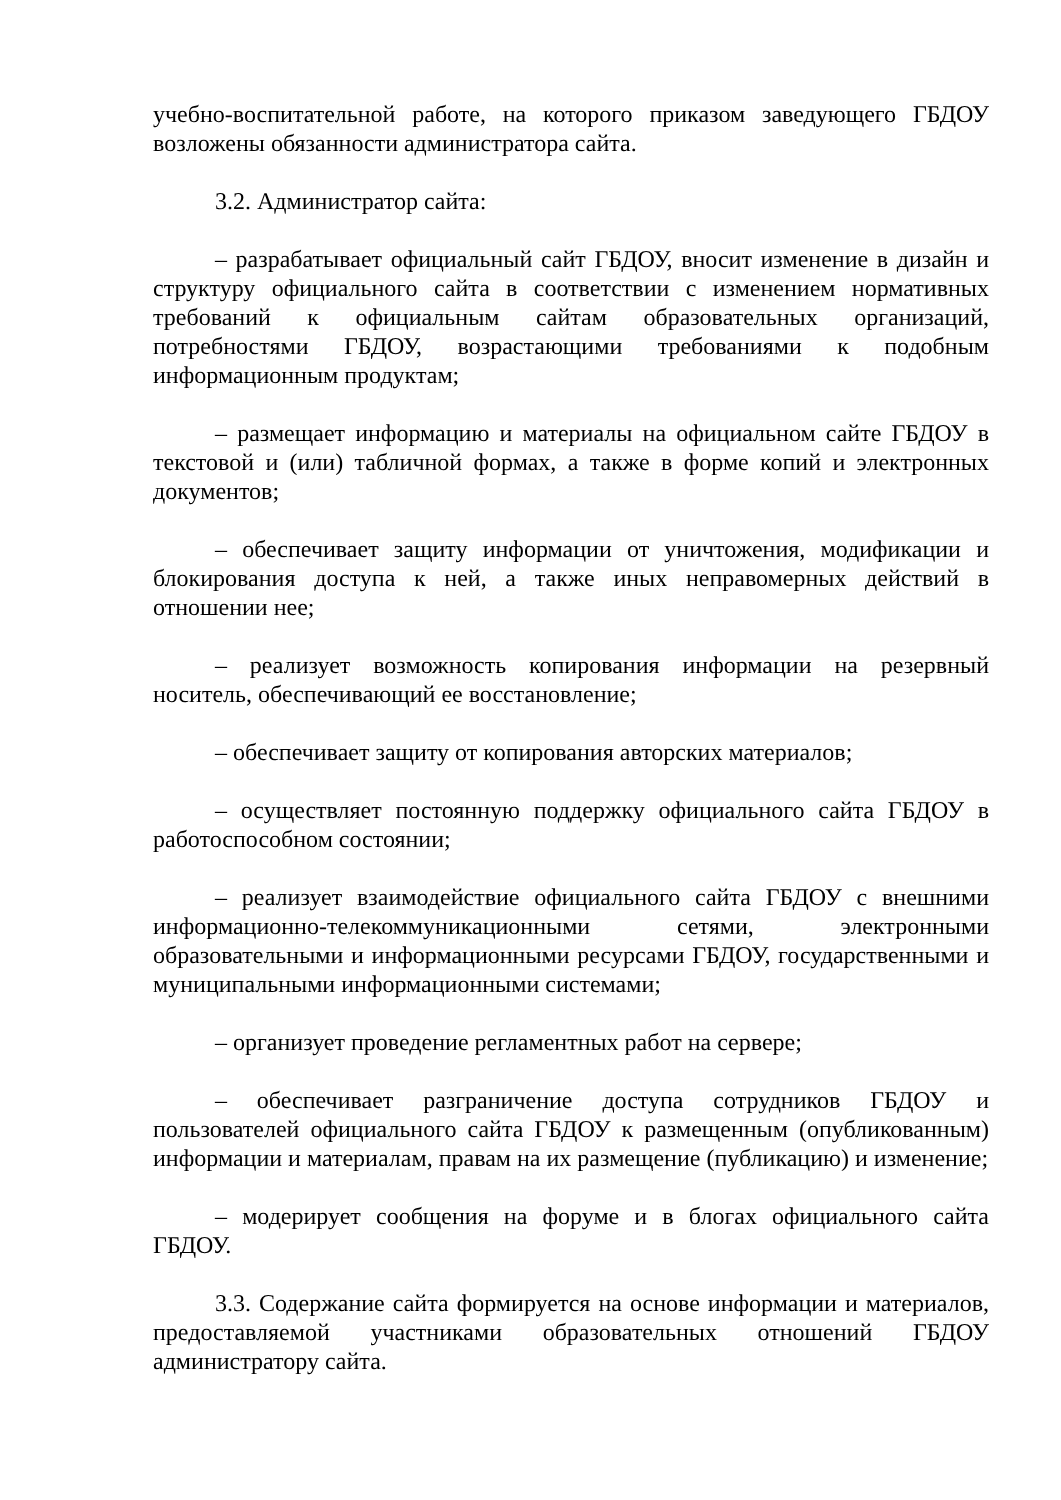учебно-воспитательной работе, на которого приказом заведующего ГБДОУ возложены обязанности администратора сайта.
3.2. Администратор сайта:
– разрабатывает официальный сайт ГБДОУ, вносит изменение в дизайн и структуру официального сайта в соответствии с изменением нормативных требований к официальным сайтам образовательных организаций, потребностями ГБДОУ, возрастающими требованиями к подобным информационным продуктам;
– размещает информацию и материалы на официальном сайте ГБДОУ в текстовой и (или) табличной формах, а также в форме копий и электронных документов;
– обеспечивает защиту информации от уничтожения, модификации и блокирования доступа к ней, а также иных неправомерных действий в отношении нее;
– реализует возможность копирования информации на резервный носитель, обеспечивающий ее восстановление;
– обеспечивает защиту от копирования авторских материалов;
– осуществляет постоянную поддержку официального сайта ГБДОУ в работоспособном состоянии;
– реализует взаимодействие официального сайта ГБДОУ с внешними информационно-телекоммуникационными сетями, электронными образовательными и информационными ресурсами ГБДОУ, государственными и муниципальными информационными системами;
– организует проведение регламентных работ на сервере;
– обеспечивает разграничение доступа сотрудников ГБДОУ и пользователей официального сайта ГБДОУ к размещенным (опубликованным) информации и материалам, правам на их размещение (публикацию) и изменение;
– модерирует сообщения на форуме и в блогах официального сайта ГБДОУ.
3.3. Содержание сайта формируется на основе информации и материалов, предоставляемой участниками образовательных отношений ГБДОУ администратору сайта.